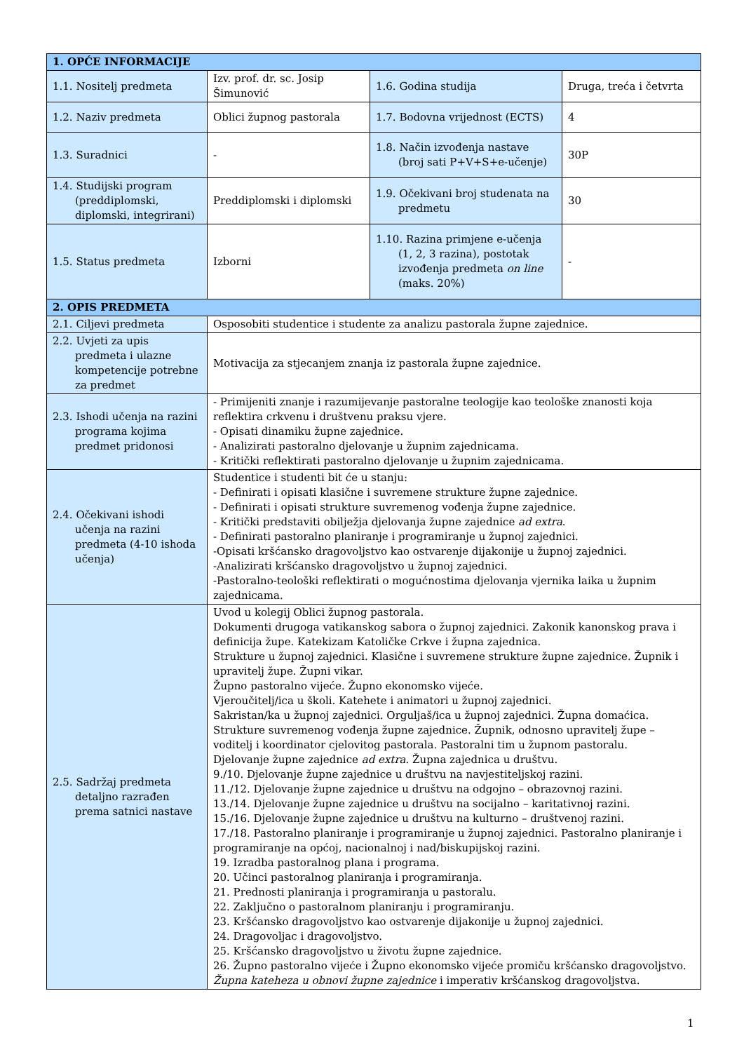| 1. OPĆE INFORMACIJE | | | |
| --- | --- | --- | --- |
| 1.1. Nositelj predmeta | Izv. prof. dr. sc. Josip Šimunović | 1.6. Godina studija | Druga, treća i četvrta |
| 1.2. Naziv predmeta | Oblici župnog pastorala | 1.7. Bodovna vrijednost (ECTS) | 4 |
| 1.3. Suradnici | - | 1.8. Način izvođenja nastave (broj sati P+V+S+e-učenje) | 30P |
| 1.4. Studijski program (preddiplomski, diplomski, integrirani) | Preddiplomski i diplomski | 1.9. Očekivani broj studenata na predmetu | 30 |
| 1.5. Status predmeta | Izborni | 1.10. Razina primjene e-učenja (1, 2, 3 razina), postotak izvođenja predmeta on line (maks. 20%) | - |
| 2. OPIS PREDMETA | | | |
| 2.1. Ciljevi predmeta | Osposobiti studentice i studente za analizu pastorala župne zajednice. | | |
| 2.2. Uvjeti za upis predmeta i ulazne kompetencije potrebne za predmet | Motivacija za stjecanjem znanja iz pastorala župne zajednice. | | |
| 2.3. Ishodi učenja na razini programa kojima predmet pridonosi | - Primijeniti znanje i razumijevanje pastoralne teologije kao teološke znanosti koja reflektira crkvenu i društvenu praksu vjere. - Opisati dinamiku župne zajednice. - Analizirati pastoralno djelovanje u župnim zajednicama. - Kritički reflektirati pastoralno djelovanje u župnim zajednicama. | | |
| 2.4. Očekivani ishodi učenja na razini predmeta (4-10 ishoda učenja) | Studentice i studenti bit će u stanju: - Definirati i opisati klasične i suvremene strukture župne zajednice. - Definirati i opisati strukture suvremenog vođenja župne zajednice. - Kritički predstaviti obilježja djelovanja župne zajednice ad extra . - Definirati pastoralno planiranje i programiranje u župnoj zajednici. -Opisati kršćansko dragovoljstvo kao ostvarenje dijakonije u župnoj zajednici. -Analizirati kršćansko dragovoljstvo u župnoj zajednici. -Pastoralno-teološki reflektirati o mogućnostima djelovanja vjernika laika u župnim zajednicama. | | |
| 2.5. Sadržaj predmeta detaljno razrađen prema satnici nastave | Uvod u kolegij Oblici župnog pastorala. Dokumenti drugoga vatikanskog sabora o župnoj zajednici. Zakonik kanonskog prava i definicija župe. Katekizam Katoličke Crkve i župna zajednica. Strukture u župnoj zajednici. Klasične i suvremene strukture župne zajednice. Župnik i upravitelj župe. Župni vikar. Župno pastoralno vijeće. Župno ekonomsko vijeće. Vjeroučitelj/ica u školi. Katehete i animatori u župnoj zajednici. Sakristan/ka u župnoj zajednici. Orguljaš/ica u župnoj zajednici. Župna domaćica. Strukture suvremenog vođenja župne zajednice. Župnik, odnosno upravitelj župe – voditelj i koordinator cjelovitog pastorala. Pastoralni tim u župnom pastoralu. Djelovanje župne zajednice ad extra . Župna zajednica u društvu. 9./10. Djelovanje župne zajednice u društvu na navjestiteljskoj razini. 11./12. Djelovanje župne zajednice u društvu na odgojno – obrazovnoj razini. 13./14. Djelovanje župne zajednice u društvu na socijalno – karitativnoj razini. 15./16. Djelovanje župne zajednice u društvu na kulturno – društvenoj razini. 17./18. Pastoralno planiranje i programiranje u župnoj zajednici. Pastoralno planiranje i programiranje na općoj, nacionalnoj i nad/biskupijskoj razini. 19. Izradba pastoralnog plana i programa. 20. Učinci pastoralnog planiranja i programiranja. 21. Prednosti planiranja i programiranja u pastoralu. 22. Zaključno o pastoralnom planiranju i programiranju. 23. Kršćansko dragovoljstvo kao ostvarenje dijakonije u župnoj zajednici. 24. Dragovoljac i dragovoljstvo. 25. Kršćansko dragovoljstvo u životu župne zajednice. 26. Župno pastoralno vijeće i Župno ekonomsko vijeće promiču kršćansko dragovoljstvo. Župna kateheza u obnovi župne zajednice i imperativ kršćanskog dragovoljstva. | | |
1